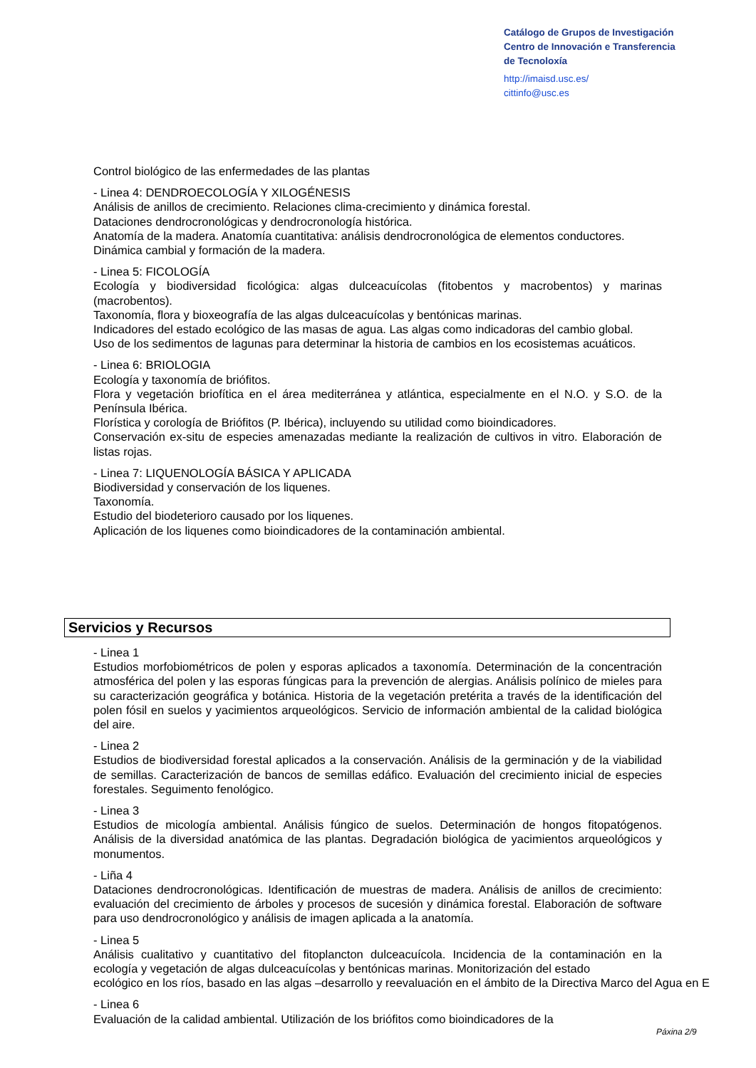Catálogo de Grupos de Investigación
Centro de Innovación e Transferencia
de Tecnoloxía
http://imaisd.usc.es/
cittinfo@usc.es
Control biológico de las enfermedades de las plantas
- Linea 4: DENDROECOLOGÍA Y XILOGÉNESIS
Análisis de anillos de crecimiento. Relaciones clima-crecimiento y dinámica forestal.
Dataciones dendrocronológicas y dendrocronología histórica.
Anatomía de la madera. Anatomía cuantitativa: análisis dendrocronológica de elementos conductores.
Dinámica cambial y formación de la madera.
- Linea 5: FICOLOGÍA
Ecología y biodiversidad ficológica: algas dulceacuícolas (fitobentos y macrobentos) y marinas (macrobentos).
Taxonomía, flora y bioxeografía de las algas dulceacuícolas y bentónicas marinas.
Indicadores del estado ecológico de las masas de agua. Las algas como indicadoras del cambio global.
Uso de los sedimentos de lagunas para determinar la historia de cambios en los ecosistemas acuáticos.
- Linea 6: BRIOLOGIA
Ecología y taxonomía de briófitos.
Flora y vegetación briofítica en el área mediterránea y atlántica, especialmente en el N.O. y S.O. de la Península Ibérica.
Florística y corología de Briófitos (P. Ibérica), incluyendo su utilidad como bioindicadores.
Conservación ex-situ de especies amenazadas mediante la realización de cultivos in vitro. Elaboración de listas rojas.
- Linea 7: LIQUENOLOGÍA BÁSICA Y APLICADA
Biodiversidad y conservación de los liquenes.
Taxonomía.
Estudio del biodeterioro causado por los liquenes.
Aplicación de los liquenes como bioindicadores de la contaminación ambiental.
Servicios y Recursos
- Linea 1
Estudios morfobiométricos de polen y esporas aplicados a taxonomía. Determinación de la concentración atmosférica del polen y las esporas fúngicas para la prevención de alergias. Análisis polínico de mieles para su caracterización geográfica y botánica. Historia de la vegetación pretérita a través de la identificación del polen fósil en suelos y yacimientos arqueológicos. Servicio de información ambiental de la calidad biológica del aire.
- Linea 2
Estudios de biodiversidad forestal aplicados a la conservación. Análisis de la germinación y de la viabilidad de semillas. Caracterización de bancos de semillas edáfico. Evaluación del crecimiento inicial de especies forestales. Seguimento fenológico.
- Linea 3
Estudios de micología ambiental. Análisis fúngico de suelos. Determinación de hongos fitopatógenos. Análisis de la diversidad anatómica de las plantas. Degradación biológica de yacimientos arqueológicos y monumentos.
- Liña 4
Dataciones dendrocronológicas. Identificación de muestras de madera. Análisis de anillos de crecimiento: evaluación del crecimiento de árboles y procesos de sucesión y dinámica forestal. Elaboración de software para uso dendrocronológico y análisis de imagen aplicada a la anatomía.
- Linea 5
Análisis cualitativo y cuantitativo del fitoplancton dulceacuícola. Incidencia de la contaminación en la ecología y vegetación de algas dulceacuícolas y bentónicas marinas. Monitorización del estado
ecológico en los ríos, basado en las algas –desarrollo y reevaluación en el ámbito de la Directiva Marco del Agua en E
- Linea 6
Evaluación de la calidad ambiental. Utilización de los briófitos como bioindicadores de la
Páxina 2/9